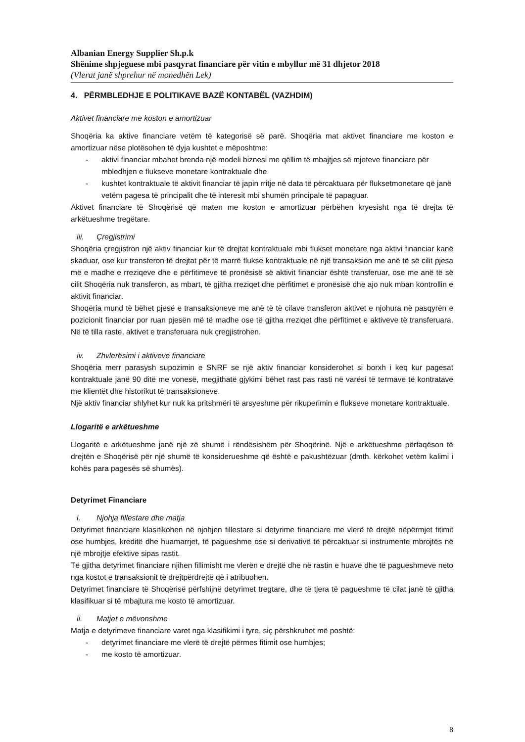Albanian Energy Supplier Sh.p.k
Shënime shpjeguese mbi pasqyrat financiare për vitin e mbyllur më 31 dhjetor 2018
(Vlerat janë shprehur në monedhën Lek)
4. PËRMBLEDHJE E POLITIKAVE BAZË KONTABËL (VAZHDIM)
Aktivet financiare me koston e amortizuar
Shoqëria ka aktive financiare vetëm të kategorisë së parë. Shoqëria mat aktivet financiare me koston e amortizuar nëse plotësohen të dyja kushtet e mëposhtme:
- aktivi financiar mbahet brenda një modeli biznesi me qëllim të mbajtjes së mjeteve financiare për mbledhjen e flukseve monetare kontraktuale dhe
- kushtet kontraktuale të aktivit financiar të japin rritje në data të përcaktuara për fluksetmonetare që janë vetëm pagesa të principalit dhe të interesit mbi shumën principale të papaguar.
Aktivet financiare të Shoqërisë që maten me koston e amortizuar përbëhen kryesisht nga të drejta të arkëtueshme tregëtare.
iii. Çregjistrimi
Shoqëria çregjistron një aktiv financiar kur të drejtat kontraktuale mbi flukset monetare nga aktivi financiar kanë skaduar, ose kur transferon të drejtat për të marrë flukse kontraktuale në një transaksion me anë të së cilit pjesa më e madhe e rreziqeve dhe e përfitimeve të pronësisë së aktivit financiar është transferuar, ose me anë të së cilit Shoqëria nuk transferon, as mbart, të gjitha rreziqet dhe përfitimet e pronësisë dhe ajo nuk mban kontrollin e aktivit financiar.
Shoqëria mund të bëhet pjesë e transaksioneve me anë të të cilave transferon aktivet e njohura në pasqyrën e pozicionit financiar por ruan pjesën më të madhe ose të gjitha rreziqet dhe përfitimet e aktiveve të transferuara. Në të tilla raste, aktivet e transferuara nuk çregjistrohen.
iv. Zhvlerësimi i aktiveve financiare
Shoqëria merr parasysh supozimin e SNRF se një aktiv financiar konsiderohet si borxh i keq kur pagesat kontraktuale janë 90 ditë me vonesë, megjithatë gjykimi bëhet rast pas rasti në varësi të termave të kontratave me klientët dhe historikut të transaksioneve.
Një aktiv financiar shlyhet kur nuk ka pritshmëri të arsyeshme për rikuperimin e flukseve monetare kontraktuale.
Llogaritë e arkëtueshme
Llogaritë e arkëtueshme janë një zë shumë i rëndësishëm për Shoqërinë. Një e arkëtueshme përfaqëson të drejtën e Shoqërisë për një shumë të konsiderueshme që është e pakushtëzuar (dmth. kërkohet vetëm kalimi i kohës para pagesës së shumës).
Detyrimet Financiare
i. Njohja fillestare dhe matja
Detyrimet financiare klasifikohen në njohjen fillestare si detyrime financiare me vlerë të drejtë nëpërmjet fitimit ose humbjes, kreditë dhe huamarrjet, të pagueshme ose si derivativë të përcaktuar si instrumente mbrojtës në një mbrojtje efektive sipas rastit.
Të gjitha detyrimet financiare njihen fillimisht me vlerën e drejtë dhe në rastin e huave dhe të pagueshmeve neto nga kostot e transaksionit të drejtpërdrejtë që i atribuohen.
Detyrimet financiare të Shoqërisë përfshijnë detyrimet tregtare, dhe të tjera të pagueshme të cilat janë të gjitha klasifikuar si të mbajtura me kosto të amortizuar.
ii. Matjet e mëvonshme
Matja e detyrimeve financiare varet nga klasifikimi i tyre, siç përshkruhet më poshtë:
- detyrimet financiare me vlerë të drejtë përmes fitimit ose humbjes;
- me kosto të amortizuar.
8